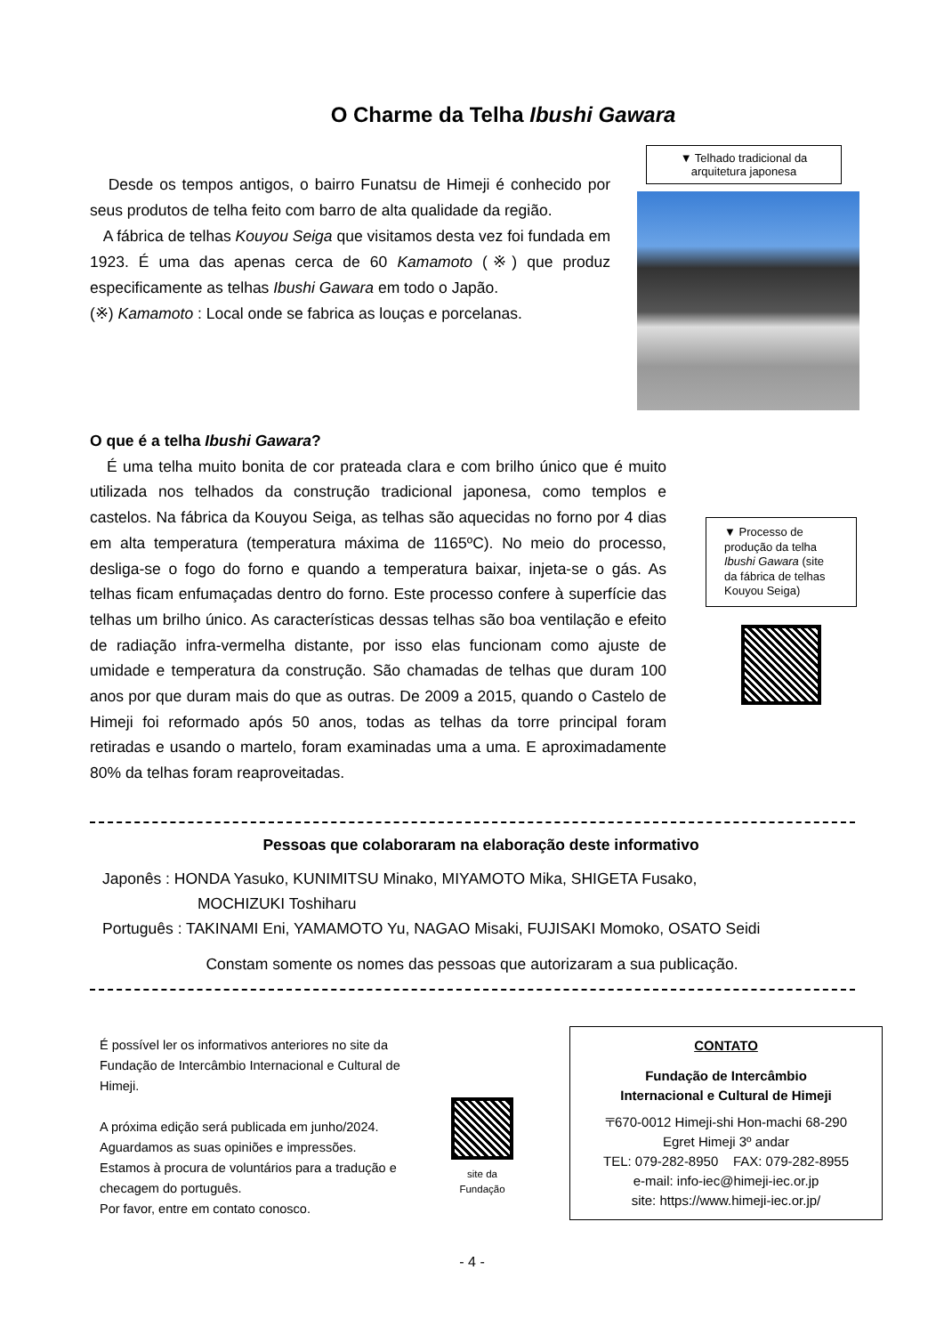O Charme da Telha Ibushi Gawara
Desde os tempos antigos, o bairro Funatsu de Himeji é conhecido por seus produtos de telha feito com barro de alta qualidade da região.
A fábrica de telhas Kouyou Seiga que visitamos desta vez foi fundada em 1923. É uma das apenas cerca de 60 Kamamoto (※) que produz especificamente as telhas Ibushi Gawara em todo o Japão.
(※) Kamamoto : Local onde se fabrica as louças e porcelanas.
▼ Telhado tradicional da arquitetura japonesa
O que é a telha Ibushi Gawara?
É uma telha muito bonita de cor prateada clara e com brilho único que é muito utilizada nos telhados da construção tradicional japonesa, como templos e castelos. Na fábrica da Kouyou Seiga, as telhas são aquecidas no forno por 4 dias em alta temperatura (temperatura máxima de 1165ºC). No meio do processo, desliga-se o fogo do forno e quando a temperatura baixar, injeta-se o gás. As telhas ficam enfumaçadas dentro do forno. Este processo confere à superfície das telhas um brilho único. As características dessas telhas são boa ventilação e efeito de radiação infra-vermelha distante, por isso elas funcionam como ajuste de umidade e temperatura da construção. São chamadas de telhas que duram 100 anos por que duram mais do que as outras. De 2009 a 2015, quando o Castelo de Himeji foi reformado após 50 anos, todas as telhas da torre principal foram retiradas e usando o martelo, foram examinadas uma a uma. E aproximadamente 80% da telhas foram reaproveitadas.
▼ Processo de produção da telha Ibushi Gawara (site da fábrica de telhas Kouyou Seiga)
Pessoas que colaboraram na elaboração deste informativo
Japonês : HONDA Yasuko, KUNIMITSU Minako, MIYAMOTO Mika, SHIGETA Fusako,
MOCHIZUKI Toshiharu
Português : TAKINAMI Eni, YAMAMOTO Yu, NAGAO Misaki, FUJISAKI Momoko, OSATO Seidi
Constam somente os nomes das pessoas que autorizaram a sua publicação.
É possível ler os informativos anteriores no site da Fundação de Intercâmbio Internacional e Cultural de Himeji.
A próxima edição será publicada em junho/2024.
Aguardamos as suas opiniões e impressões.
Estamos à procura de voluntários para a tradução e checagem do português.
Por favor, entre em contato conosco.
site da
Fundação
CONTATO
Fundação de Intercâmbio
Internacional e Cultural de Himeji
〒670-0012 Himeji-shi Hon-machi 68-290
Egret Himeji 3º andar
TEL: 079-282-8950 FAX: 079-282-8955
e-mail: info-iec@himeji-iec.or.jp
site: https://www.himeji-iec.or.jp/
- 4 -